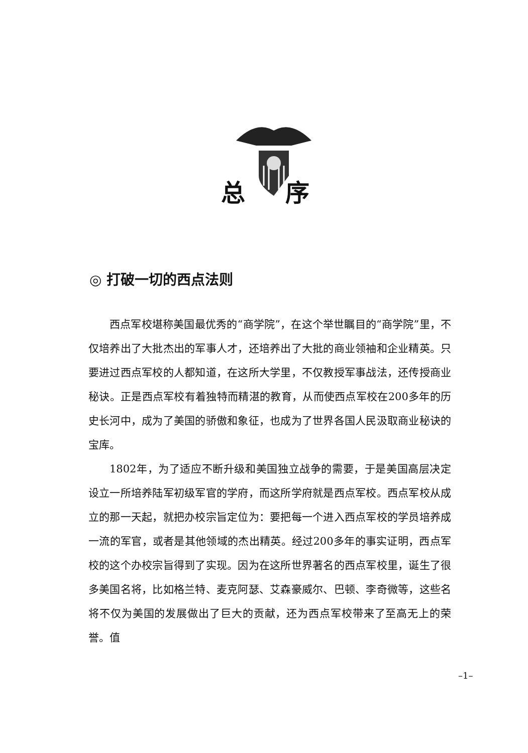总序
◎ 打破一切的西点法则
西点军校堪称美国最优秀的“商学院”，在这个举世瞩目的“商学院”里，不仅培养出了大批杰出的军事人才，还培养出了大批的商业领袖和企业精英。只要进过西点军校的人都知道，在这所大学里，不仅教授军事战法，还传授商业秘诀。正是西点军校有着独特而精湛的教育，从而使西点军校在200多年的历史长河中，成为了美国的骄傲和象征，也成为了世界各国人民汲取商业秘诀的宝库。
1802年，为了适应不断升级和美国独立战争的需要，于是美国高层决定设立一所培养陆军初级军官的学府，而这所学府就是西点军校。西点军校从成立的那一天起，就把办校宗旨定位为：要把每一个进入西点军校的学员培养成一流的军官，或者是其他领域的杰出精英。经过200多年的事实证明，西点军校的这个办校宗旨得到了实现。因为在这所世界著名的西点军校里，诞生了很多美国名将，比如格兰特、麦克阿瑟、艾森豪威尔、巴顿、李奇微等，这些名将不仅为美国的发展做出了巨大的贡献，还为西点军校带来了至高无上的荣誉。值
–1–